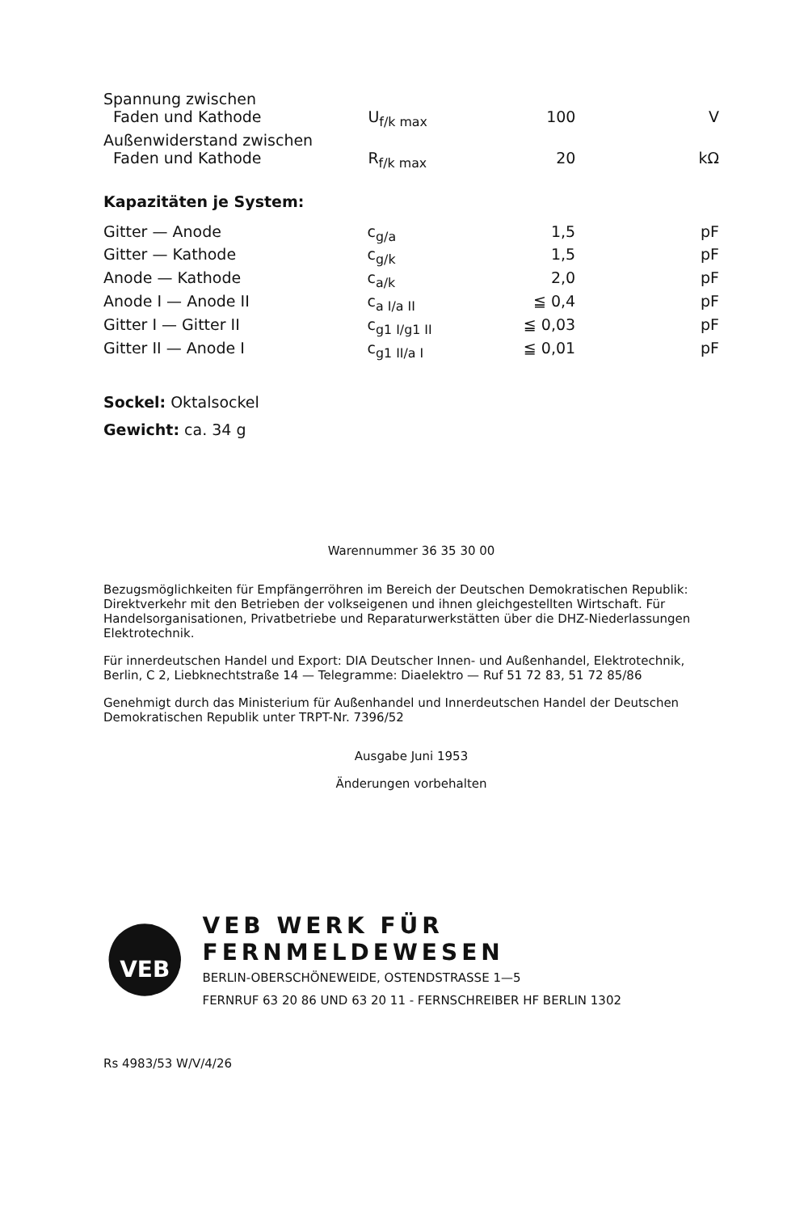| Spannung zwischen Faden und Kathode | U<sub>f/k max</sub> | 100 | V |
| Außenwiderstand zwischen Faden und Kathode | R<sub>f/k max</sub> | 20 | kΩ |
Kapazitäten je System:
| Gitter — Anode | c<sub>g/a</sub> | 1,5 | pF |
| Gitter — Kathode | c<sub>g/k</sub> | 1,5 | pF |
| Anode — Kathode | c<sub>a/k</sub> | 2,0 | pF |
| Anode I — Anode II | c<sub>a I/a II</sub> | ≦ 0,4 | pF |
| Gitter I — Gitter II | c<sub>g1 I/g1 II</sub> | ≦ 0,03 | pF |
| Gitter II — Anode I | c<sub>g1 II/a I</sub> | ≦ 0,01 | pF |
Sockel: Oktalsockel
Gewicht: ca. 34 g
Warennummer 36 35 30 00
Bezugsmöglichkeiten für Empfängerröhren im Bereich der Deutschen Demokratischen Republik: Direktverkehr mit den Betrieben der volkseigenen und ihnen gleichgestellten Wirtschaft. Für Handelsorganisationen, Privatbetriebe und Reparaturwerkstätten über die DHZ-Niederlassungen Elektrotechnik.
Für innerdeutschen Handel und Export: DIA Deutscher Innen- und Außenhandel, Elektrotechnik, Berlin, C 2, Liebknechtstraße 14 — Telegramme: Diaelektro — Ruf 51 72 83, 51 72 85/86
Genehmigt durch das Ministerium für Außenhandel und Innerdeutschen Handel der Deutschen Demokratischen Republik unter TRPT-Nr. 7396/52
Ausgabe Juni 1953
Änderungen vorbehalten
VEB
VEB WERK FÜR FERNMELDEWESEN
BERLIN-OBERSCHÖNEWEIDE, OSTENDSTRASSE 1—5
FERNRUF 63 20 86 UND 63 20 11 - FERNSCHREIBER HF BERLIN 1302
Rs 4983/53 W/V/4/26